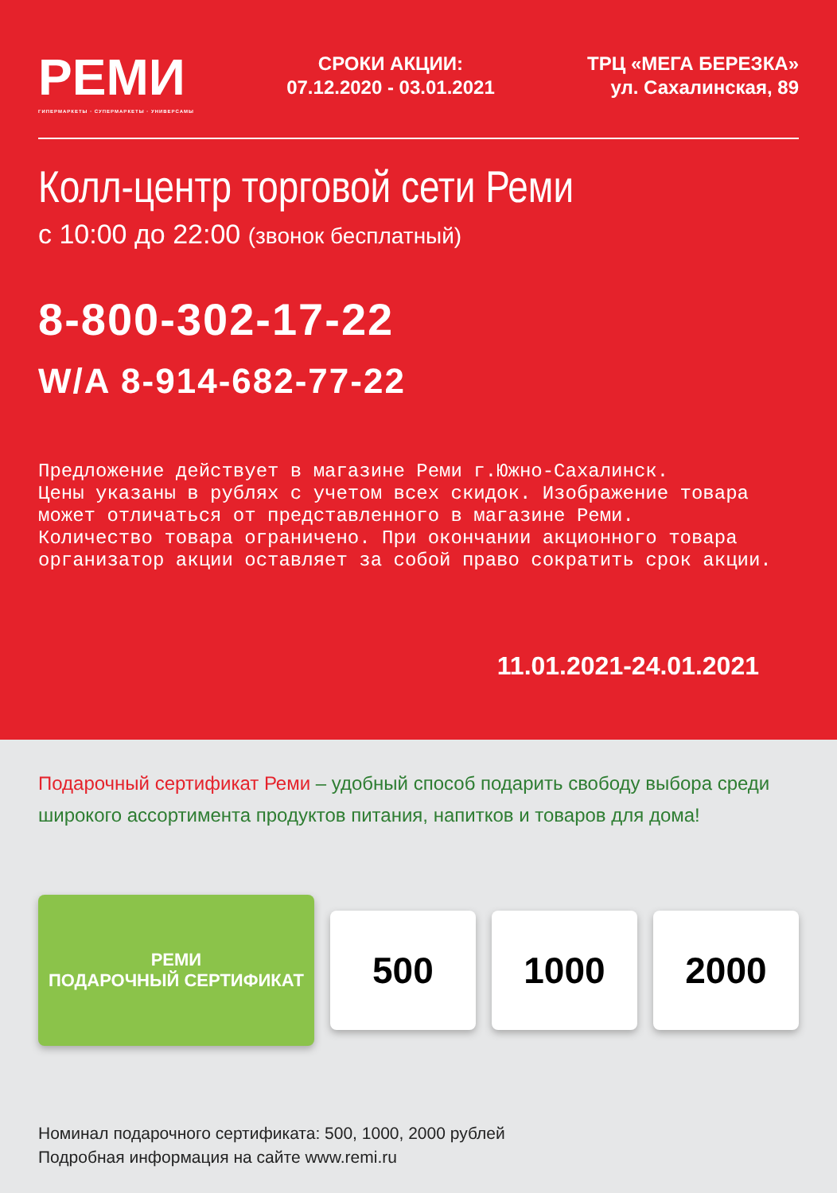РЕМИ
ГИПЕРМАРКЕТЫ · СУПЕРМАРКЕТЫ · УНИВЕРСАМЫ
СРОКИ АКЦИИ:
07.12.2020 - 03.01.2021
ТРЦ «МЕГА БЕРЕЗКА»
ул. Сахалинская, 89
Колл-центр торговой сети Реми
с 10:00 до 22:00 (звонок бесплатный)
8-800-302-17-22
W/A 8-914-682-77-22
Предложение действует в магазине Реми г.Южно-Сахалинск.
Цены указаны в рублях с учетом всех скидок. Изображение товара
может отличаться от представленного в магазине Реми.
Количество товара ограничено. При окончании акционного товара
организатор акции оставляет за собой право сократить срок акции.
11.01.2021-24.01.2021
Подарочный сертификат Реми – удобный способ подарить свободу выбора среди широкого ассортимента продуктов питания, напитков и товаров для дома!
РЕМИ
ПОДАРОЧНЫЙ СЕРТИФИКАТ
500 1000 2000
Номинал подарочного сертификата: 500, 1000, 2000 рублей
Подробная информация на сайте www.remi.ru